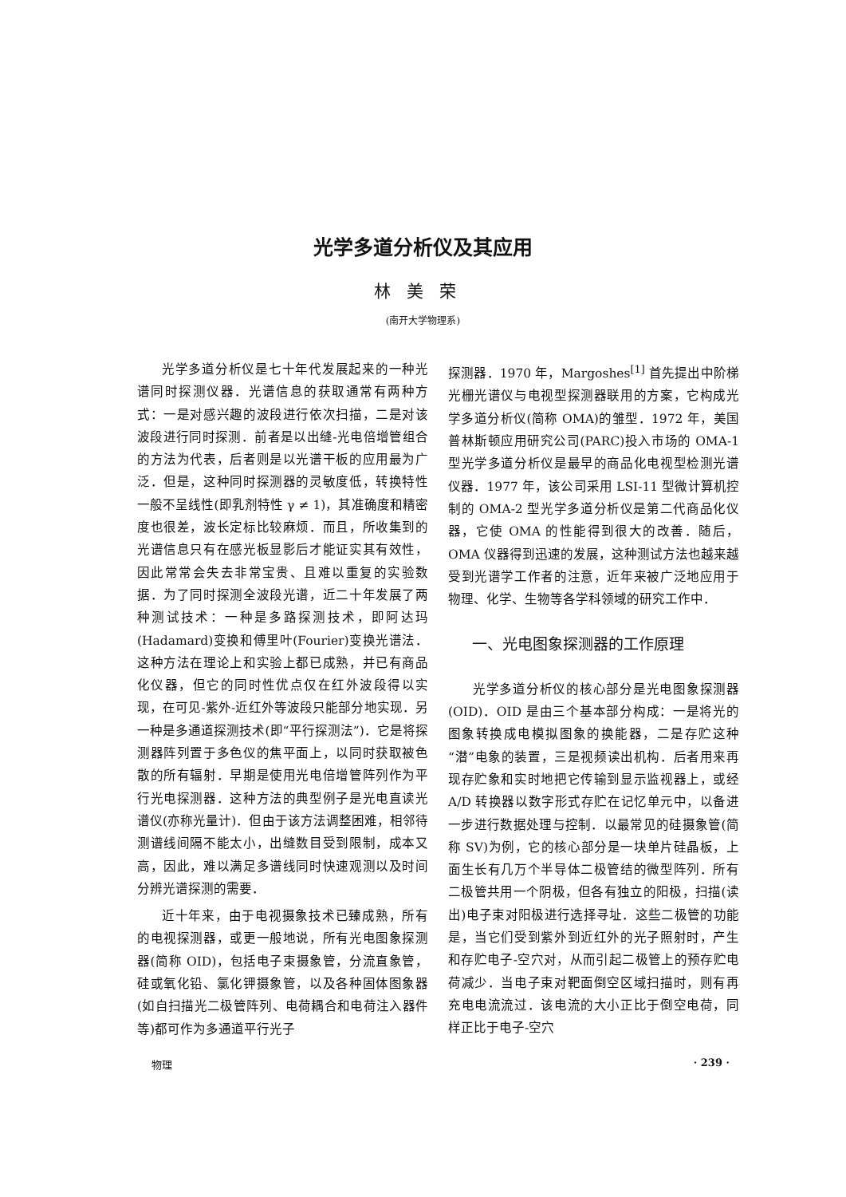光学多道分析仪及其应用
林美荣
(南开大学物理系)
光学多道分析仪是七十年代发展起来的一种光谱同时探测仪器．光谱信息的获取通常有两种方式：一是对感兴趣的波段进行依次扫描，二是对该波段进行同时探测．前者是以出缝-光电倍增管组合的方法为代表，后者则是以光谱干板的应用最为广泛．但是，这种同时探测器的灵敏度低，转换特性一般不呈线性(即乳剂特性 γ ≠ 1)，其准确度和精密度也很差，波长定标比较麻烦．而且，所收集到的光谱信息只有在感光板显影后才能证实其有效性，因此常常会失去非常宝贵、且难以重复的实验数据．为了同时探测全波段光谱，近二十年发展了两种测试技术：一种是多路探测技术，即阿达玛(Hadamard)变换和傅里叶(Fourier)变换光谱法．这种方法在理论上和实验上都已成熟，并已有商品化仪器，但它的同时性优点仅在红外波段得以实现，在可见-紫外-近红外等波段只能部分地实现．另一种是多通道探测技术(即“平行探测法”)．它是将探测器阵列置于多色仪的焦平面上，以同时获取被色散的所有辐射．早期是使用光电倍增管阵列作为平行光电探测器．这种方法的典型例子是光电直读光谱仪(亦称光量计)．但由于该方法调整困难，相邻待测谱线间隔不能太小，出缝数目受到限制，成本又高，因此，难以满足多谱线同时快速观测以及时间分辨光谱探测的需要．
近十年来，由于电视摄象技术已臻成熟，所有的电视探测器，或更一般地说，所有光电图象探测器(简称 OID)，包括电子束摄象管，分流直象管，硅或氧化铅、氯化钾摄象管，以及各种固体图象器(如自扫描光二极管阵列、电荷耦合和电荷注入器件等)都可作为多通道平行光子
探测器．1970 年，Margoshes<sup>[1]</sup> 首先提出中阶梯光栅光谱仪与电视型探测器联用的方案，它构成光学多道分析仪(简称 OMA)的雏型．1972 年，美国普林斯顿应用研究公司(PARC)投入市场的 OMA-1 型光学多道分析仪是最早的商品化电视型检测光谱仪器．1977 年，该公司采用 LSI-11 型微计算机控制的 OMA-2 型光学多道分析仪是第二代商品化仪器，它使 OMA 的性能得到很大的改善．随后，OMA 仪器得到迅速的发展，这种测试方法也越来越受到光谱学工作者的注意，近年来被广泛地应用于物理、化学、生物等各学科领域的研究工作中．
一、光电图象探测器的工作原理
光学多道分析仪的核心部分是光电图象探测器(OID)．OID 是由三个基本部分构成：一是将光的图象转换成电模拟图象的换能器，二是存贮这种“潜”电象的装置，三是视频读出机构．后者用来再现存贮象和实时地把它传输到显示监视器上，或经 A/D 转换器以数字形式存贮在记忆单元中，以备进一步进行数据处理与控制．以最常见的硅摄象管(简称 SV)为例，它的核心部分是一块单片硅晶板，上面生长有几万个半导体二极管结的微型阵列．所有二极管共用一个阴极，但各有独立的阳极，扫描(读出)电子束对阳极进行选择寻址．这些二极管的功能是，当它们受到紫外到近红外的光子照射时，产生和存贮电子-空穴对，从而引起二极管上的预存贮电荷减少．当电子束对靶面倒空区域扫描时，则有再充电电流流过．该电流的大小正比于倒空电荷，同样正比于电子-空穴
物理 · 239 ·